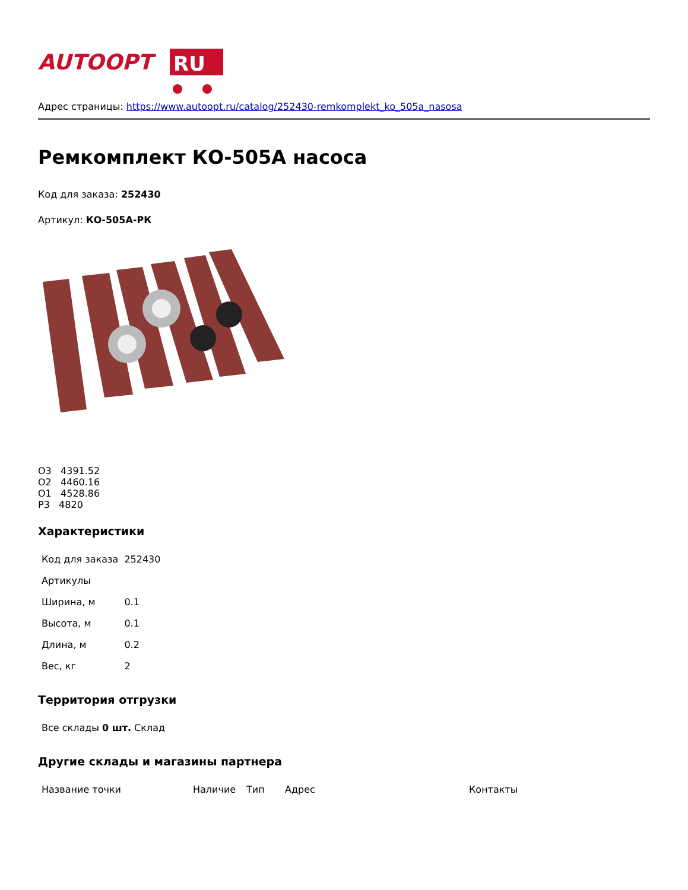AUTOOPT
RU
Адрес страницы: https://www.autoopt.ru/catalog/252430-remkomplekt_ko_505a_nasosa
Ремкомплект КО-505А насоса
Код для заказа: 252430
Артикул: КО-505А-РК
О3 4391.52
О2 4460.16
О1 4528.86
Р3 4820
Характеристики
| Код для заказа | 252430 |
| Артикулы | |
| Ширина, м | 0.1 |
| Высота, м | 0.1 |
| Длина, м | 0.2 |
| Вес, кг | 2 |
Территория отгрузки
| Все склады 0 шт. Склад |
Другие склады и магазины партнера
| Название точки | Наличие | Тип | Адрес | Контакты |